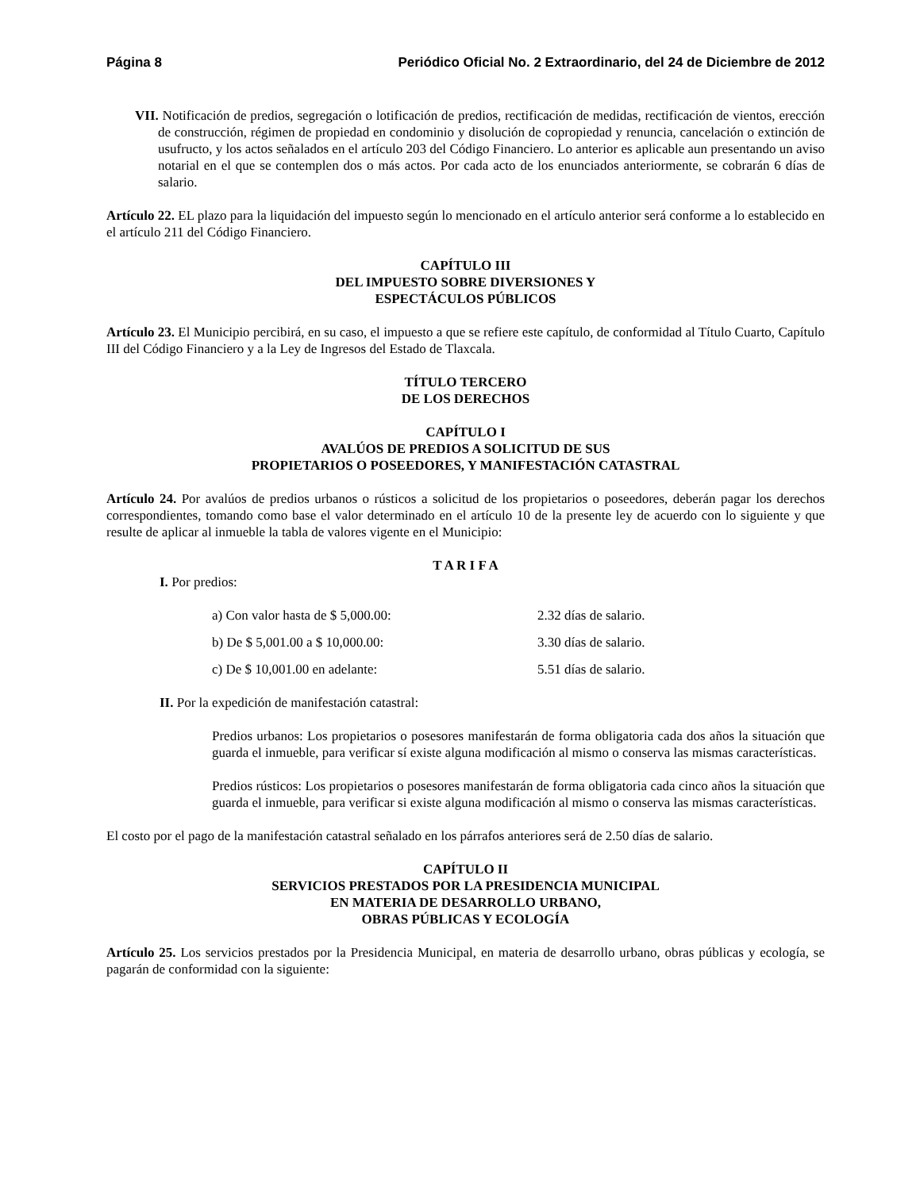Página 8 Periódico Oficial No. 2 Extraordinario, del 24 de Diciembre de 2012
VII. Notificación de predios, segregación o lotificación de predios, rectificación de medidas, rectificación de vientos, erección de construcción, régimen de propiedad en condominio y disolución de copropiedad y renuncia, cancelación o extinción de usufructo, y los actos señalados en el artículo 203 del Código Financiero. Lo anterior es aplicable aun presentando un aviso notarial en el que se contemplen dos o más actos. Por cada acto de los enunciados anteriormente, se cobrarán 6 días de salario.
Artículo 22. EL plazo para la liquidación del impuesto según lo mencionado en el artículo anterior será conforme a lo establecido en el artículo 211 del Código Financiero.
CAPÍTULO III
DEL IMPUESTO SOBRE DIVERSIONES Y
ESPECTÁCULOS PÚBLICOS
Artículo 23. El Municipio percibirá, en su caso, el impuesto a que se refiere este capítulo, de conformidad al Título Cuarto, Capítulo III del Código Financiero y a la Ley de Ingresos del Estado de Tlaxcala.
TÍTULO TERCERO
DE LOS DERECHOS
CAPÍTULO I
AVALÚOS DE PREDIOS A SOLICITUD DE SUS
PROPIETARIOS O POSEEDORES, Y MANIFESTACIÓN CATASTRAL
Artículo 24. Por avalúos de predios urbanos o rústicos a solicitud de los propietarios o poseedores, deberán pagar los derechos correspondientes, tomando como base el valor determinado en el artículo 10 de la presente ley de acuerdo con lo siguiente y que resulte de aplicar al inmueble la tabla de valores vigente en el Municipio:
T A R I F A
I. Por predios:
a) Con valor hasta de $ 5,000.00: 2.32 días de salario.
b) De $ 5,001.00 a $ 10,000.00: 3.30 días de salario.
c) De $ 10,001.00 en adelante: 5.51 días de salario.
II. Por la expedición de manifestación catastral:
Predios urbanos: Los propietarios o posesores manifestarán de forma obligatoria cada dos años la situación que guarda el inmueble, para verificar sí existe alguna modificación al mismo o conserva las mismas características.
Predios rústicos: Los propietarios o posesores manifestarán de forma obligatoria cada cinco años la situación que guarda el inmueble, para verificar si existe alguna modificación al mismo o conserva las mismas características.
El costo por el pago de la manifestación catastral señalado en los párrafos anteriores será de 2.50 días de salario.
CAPÍTULO II
SERVICIOS PRESTADOS POR LA PRESIDENCIA MUNICIPAL
EN MATERIA DE DESARROLLO URBANO,
OBRAS PÚBLICAS Y ECOLOGÍA
Artículo 25. Los servicios prestados por la Presidencia Municipal, en materia de desarrollo urbano, obras públicas y ecología, se pagarán de conformidad con la siguiente: